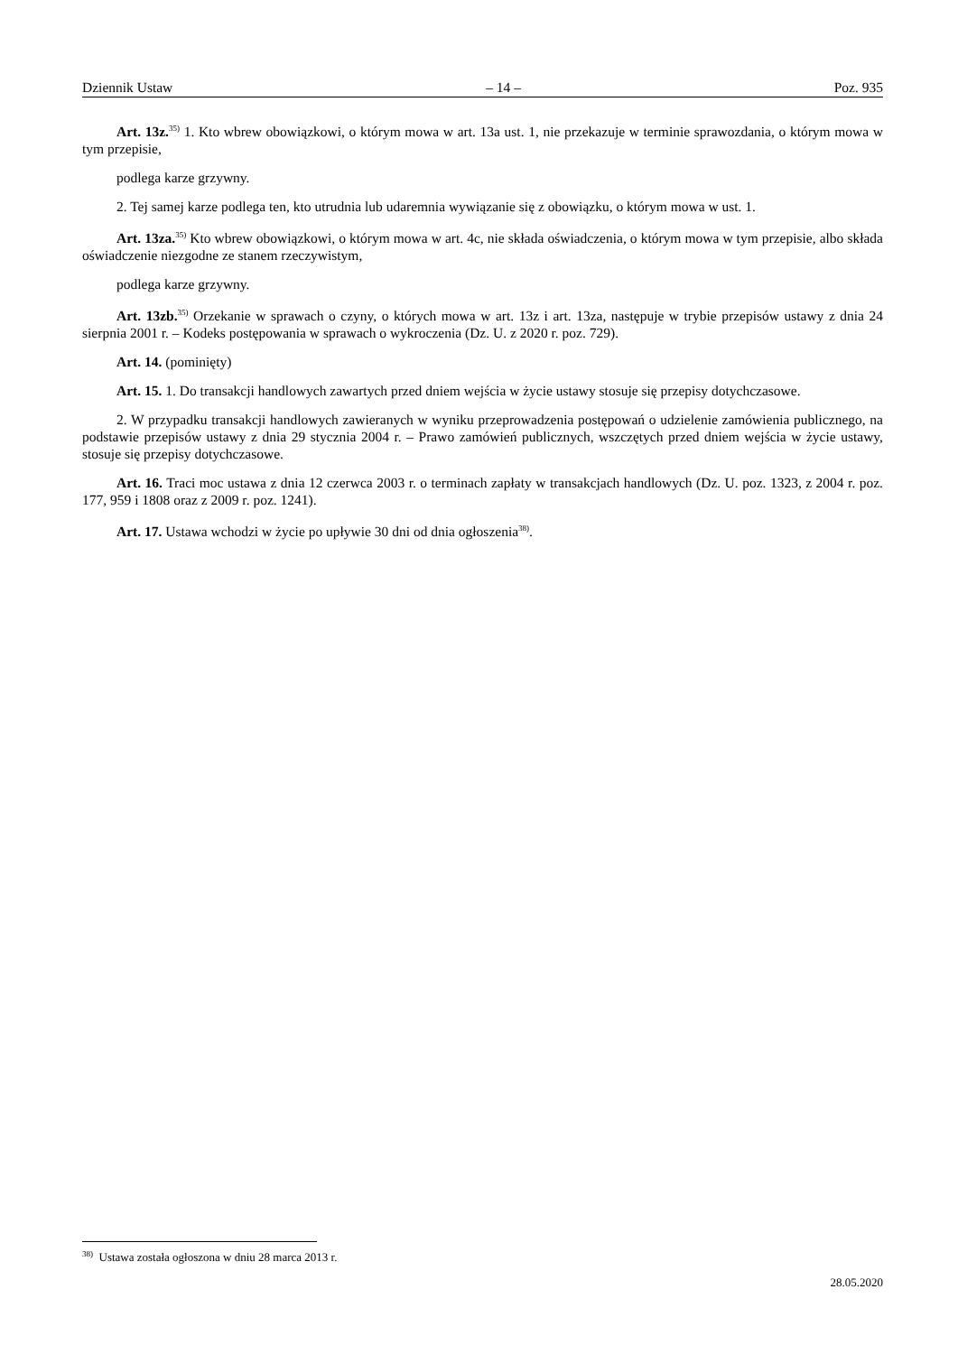Dziennik Ustaw – 14 – Poz. 935
Art. 13z.<sup>35)</sup> 1. Kto wbrew obowiązkowi, o którym mowa w art. 13a ust. 1, nie przekazuje w terminie sprawozdania, o którym mowa w tym przepisie,
podlega karze grzywny.
2. Tej samej karze podlega ten, kto utrudnia lub udaremnia wywiązanie się z obowiązku, o którym mowa w ust. 1.
Art. 13za.<sup>35)</sup> Kto wbrew obowiązkowi, o którym mowa w art. 4c, nie składa oświadczenia, o którym mowa w tym przepisie, albo składa oświadczenie niezgodne ze stanem rzeczywistym,
podlega karze grzywny.
Art. 13zb.<sup>35)</sup> Orzekanie w sprawach o czyny, o których mowa w art. 13z i art. 13za, następuje w trybie przepisów ustawy z dnia 24 sierpnia 2001 r. – Kodeks postępowania w sprawach o wykroczenia (Dz. U. z 2020 r. poz. 729).
Art. 14. (pominięty)
Art. 15. 1. Do transakcji handlowych zawartych przed dniem wejścia w życie ustawy stosuje się przepisy dotychczasowe.
2. W przypadku transakcji handlowych zawieranych w wyniku przeprowadzenia postępowań o udzielenie zamówienia publicznego, na podstawie przepisów ustawy z dnia 29 stycznia 2004 r. – Prawo zamówień publicznych, wszczętych przed dniem wejścia w życie ustawy, stosuje się przepisy dotychczasowe.
Art. 16. Traci moc ustawa z dnia 12 czerwca 2003 r. o terminach zapłaty w transakcjach handlowych (Dz. U. poz. 1323, z 2004 r. poz. 177, 959 i 1808 oraz z 2009 r. poz. 1241).
Art. 17. Ustawa wchodzi w życie po upływie 30 dni od dnia ogłoszenia<sup>38)</sup>.
<sup>38)</sup> Ustawa została ogłoszona w dniu 28 marca 2013 r.
28.05.2020